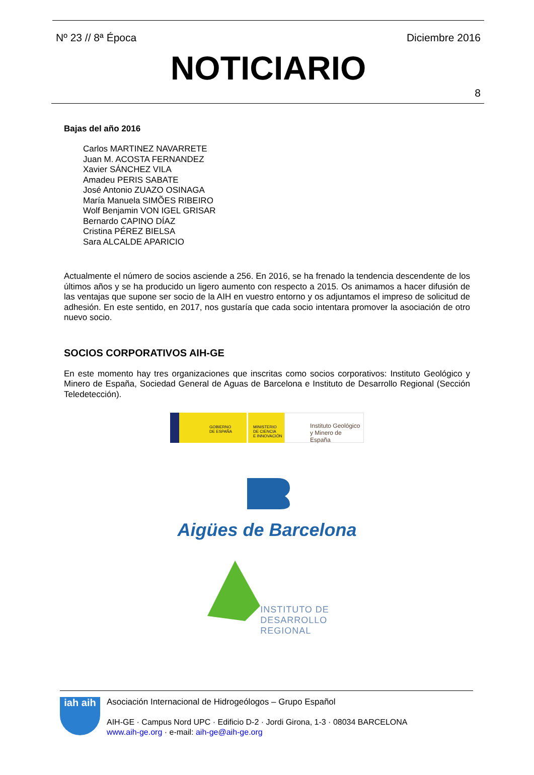Nº 23 // 8ª Época Diciembre 2016
NOTICIARIO
8
Bajas del año 2016
Carlos MARTINEZ NAVARRETE
Juan M. ACOSTA FERNANDEZ
Xavier SÁNCHEZ VILA
Amadeu PERIS SABATE
José Antonio ZUAZO OSINAGA
María Manuela SIMÕES RIBEIRO
Wolf Benjamin VON IGEL GRISAR
Bernardo CAPINO DÍAZ
Cristina PÉREZ BIELSA
Sara ALCALDE APARICIO
Actualmente el número de socios asciende a 256. En 2016, se ha frenado la tendencia descendente de los últimos años y se ha producido un ligero aumento con respecto a 2015. Os animamos a hacer difusión de las ventajas que supone ser socio de la AIH en vuestro entorno y os adjuntamos el impreso de solicitud de adhesión. En este sentido, en 2017, nos gustaría que cada socio intentara promover la asociación de otro nuevo socio.
SOCIOS CORPORATIVOS AIH-GE
En este momento hay tres organizaciones que inscritas como socios corporativos: Instituto Geológico y Minero de España, Sociedad General de Aguas de Barcelona e Instituto de Desarrollo Regional (Sección Teledetección).
GOBIERNO
DE ESPAÑA
MINISTERIO
DE CIENCIA
E INNOVACIÓN
Instituto Geológico
y Minero de España
Aigües de Barcelona
INSTITUTO DE
DESARROLLO
REGIONAL
iah aih
Asociación Internacional de Hidrogeólogos – Grupo Español
AIH-GE · Campus Nord UPC · Edificio D-2 · Jordi Girona, 1-3 · 08034 BARCELONA
www.aih-ge.org · e-mail: aih-ge@aih-ge.org